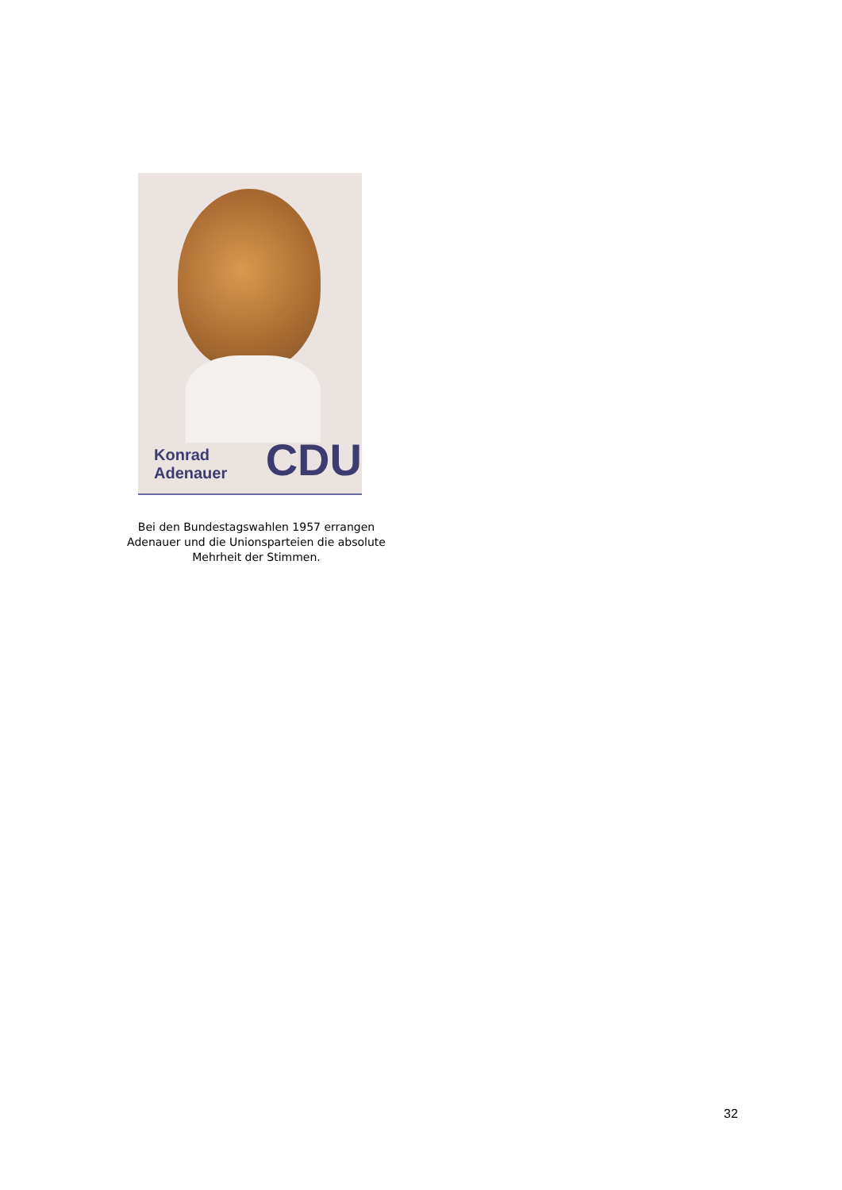Konrad Adenauer CDU
Bei den Bundestagswahlen 1957 errangen Adenauer und die Unionsparteien die absolute Mehrheit der Stimmen.
32